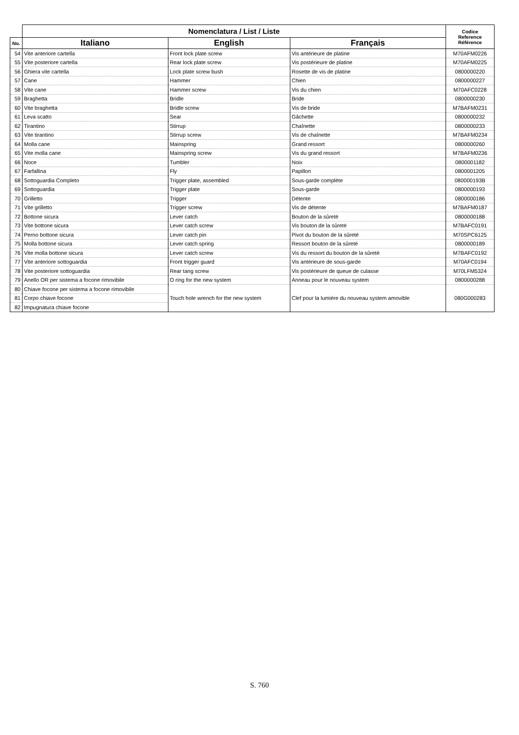| | Nomenclatura / List / Liste | | | Codice Reference Référence |
| --- | --- | --- | --- | --- |
| No. | Italiano | English | Français | |
| 54 | Vite anteriore cartella | Front lock plate screw | Vis antérieure de platine | M70AFM0226 |
| 55 | Vite posteriore cartella | Rear lock plate screw | Vis postérieure de platine | M70AFM0225 |
| 56 | Ghiera vite cartella | Lock plate screw bush | Rosette de vis de platine | 0800000220 |
| 57 | Cane | Hammer | Chien | 0800000227 |
| 58 | Vite cane | Hammer screw | Vis du chien | M70AFC0228 |
| 59 | Braghetta | Bridle | Bride | 0800000230 |
| 60 | Vite braghetta | Bridle screw | Vis de bride | M7BAFM0231 |
| 61 | Leva scatto | Sear | Gâchette | 0800000232 |
| 62 | Tirantino | Stirrup | Chaînette | 0800000233 |
| 63 | Vite tirantino | Stirrup screw | Vis de chaînette | M7BAFM0234 |
| 64 | Molla cane | Mainspring | Grand ressort | 0800000260 |
| 65 | Vite molla cane | Mainspring screw | Vis du grand ressort | M7BAFM0236 |
| 66 | Noce | Tumbler | Noix | 0800001182 |
| 67 | Farfallina | Fly | Papillon | 0800001205 |
| 68 | Sottoguardia Completo | Trigger plate, assembled | Sous-garde complète | 080000193B |
| 69 | Sottoguardia | Trigger plate | Sous-garde | 0800000193 |
| 70 | Grilletto | Trigger | Détente | 0800000186 |
| 71 | Vite grilletto | Trigger screw | Vis de détente | M7BAFM0187 |
| 72 | Bottone sicura | Lever catch | Bouton de la sûreté | 0800000188 |
| 73 | Vite bottone sicura | Lever catch screw | Vis bouton de la sûreté | M7BAFC0191 |
| 74 | Perno bottone sicura | Lever catch pin | Pivot du bouton de la sûreté | M70SPC6125 |
| 75 | Molla bottone sicura | Lever catch spring | Ressort bouton de la sûreté | 0800000189 |
| 76 | Vite molla bottone sicura | Lever catch screw | Vis du ressort du bouton de la sûreté | M7BAFC0192 |
| 77 | Vite anteriore sottoguardia | Front trigger guard | Vis antérieure de sous-garde | M70AFC0194 |
| 78 | Vite posteriore sottoguardia | Rear tang screw | Vis postérieure de queue de culasse | M70LFM5324 |
| 79 | Anello OR per sistema a focone rimovibile | O ring for the new system | Anneau pour le nouveau system | 0800000288 |
| 80 | Chiave focone per sistema a focone rimovibile | Touch hole wrench for the new system | Clef pour la lumiére du nouveau system amovible | 080G000283 |
| 81 | Corpo chiave focone | | | |
| 82 | Impugnatura chiave focone | | | |
S. 760